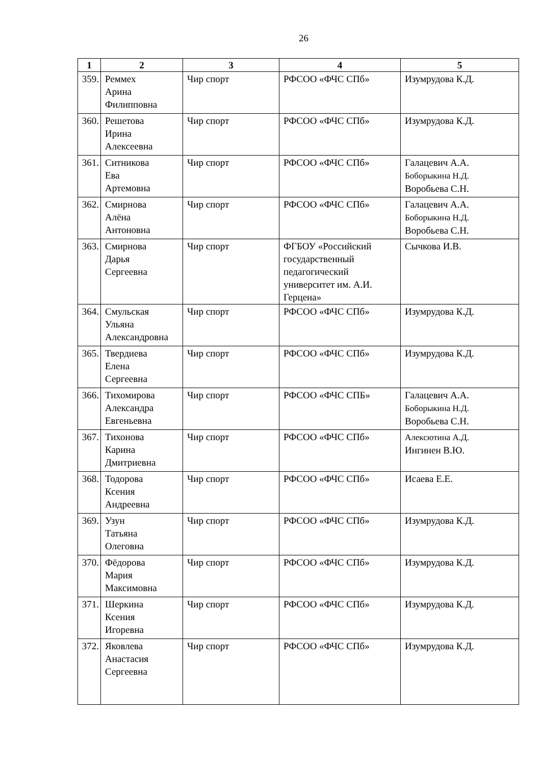26
| 1 | 2 | 3 | 4 | 5 |
| --- | --- | --- | --- | --- |
| 359. | Реммех Арина Филипповна | Чир спорт | РФСОО «ФЧС СПб» | Изумрудова К.Д. |
| 360. | Решетова Ирина Алексеевна | Чир спорт | РФСОО «ФЧС СПб» | Изумрудова К.Д. |
| 361. | Ситникова Ева Артемовна | Чир спорт | РФСОО «ФЧС СПб» | Галацевич А.А. Боборыкина Н.Д. Воробьева С.Н. |
| 362. | Смирнова Алёна Антоновна | Чир спорт | РФСОО «ФЧС СПб» | Галацевич А.А. Боборыкина Н.Д. Воробьева С.Н. |
| 363. | Смирнова Дарья Сергеевна | Чир спорт | ФГБОУ «Российский государственный педагогический университет им. А.И. Герцена» | Сычкова И.В. |
| 364. | Смульская Ульяна Александровна | Чир спорт | РФСОО «ФЧС СПб» | Изумрудова К.Д. |
| 365. | Твердиева Елена Сергеевна | Чир спорт | РФСОО «ФЧС СПб» | Изумрудова К.Д. |
| 366. | Тихомирова Александра Евгеньевна | Чир спорт | РФСОО «ФЧС СПБ» | Галацевич А.А. Боборыкина Н.Д. Воробьева С.Н. |
| 367. | Тихонова Карина Дмитриевна | Чир спорт | РФСОО «ФЧС СПб» | Алексютина А.Д. Ингинен В.Ю. |
| 368. | Тодорова Ксения Андреевна | Чир спорт | РФСОО «ФЧС СПб» | Исаева Е.Е. |
| 369. | Узун Татьяна Олеговна | Чир спорт | РФСОО «ФЧС СПб» | Изумрудова К.Д. |
| 370. | Фёдорова Мария Максимовна | Чир спорт | РФСОО «ФЧС СПб» | Изумрудова К.Д. |
| 371. | Шеркина Ксения Игоревна | Чир спорт | РФСОО «ФЧС СПб» | Изумрудова К.Д. |
| 372. | Яковлева Анастасия Сергеевна | Чир спорт | РФСОО «ФЧС СПб» | Изумрудова К.Д. |